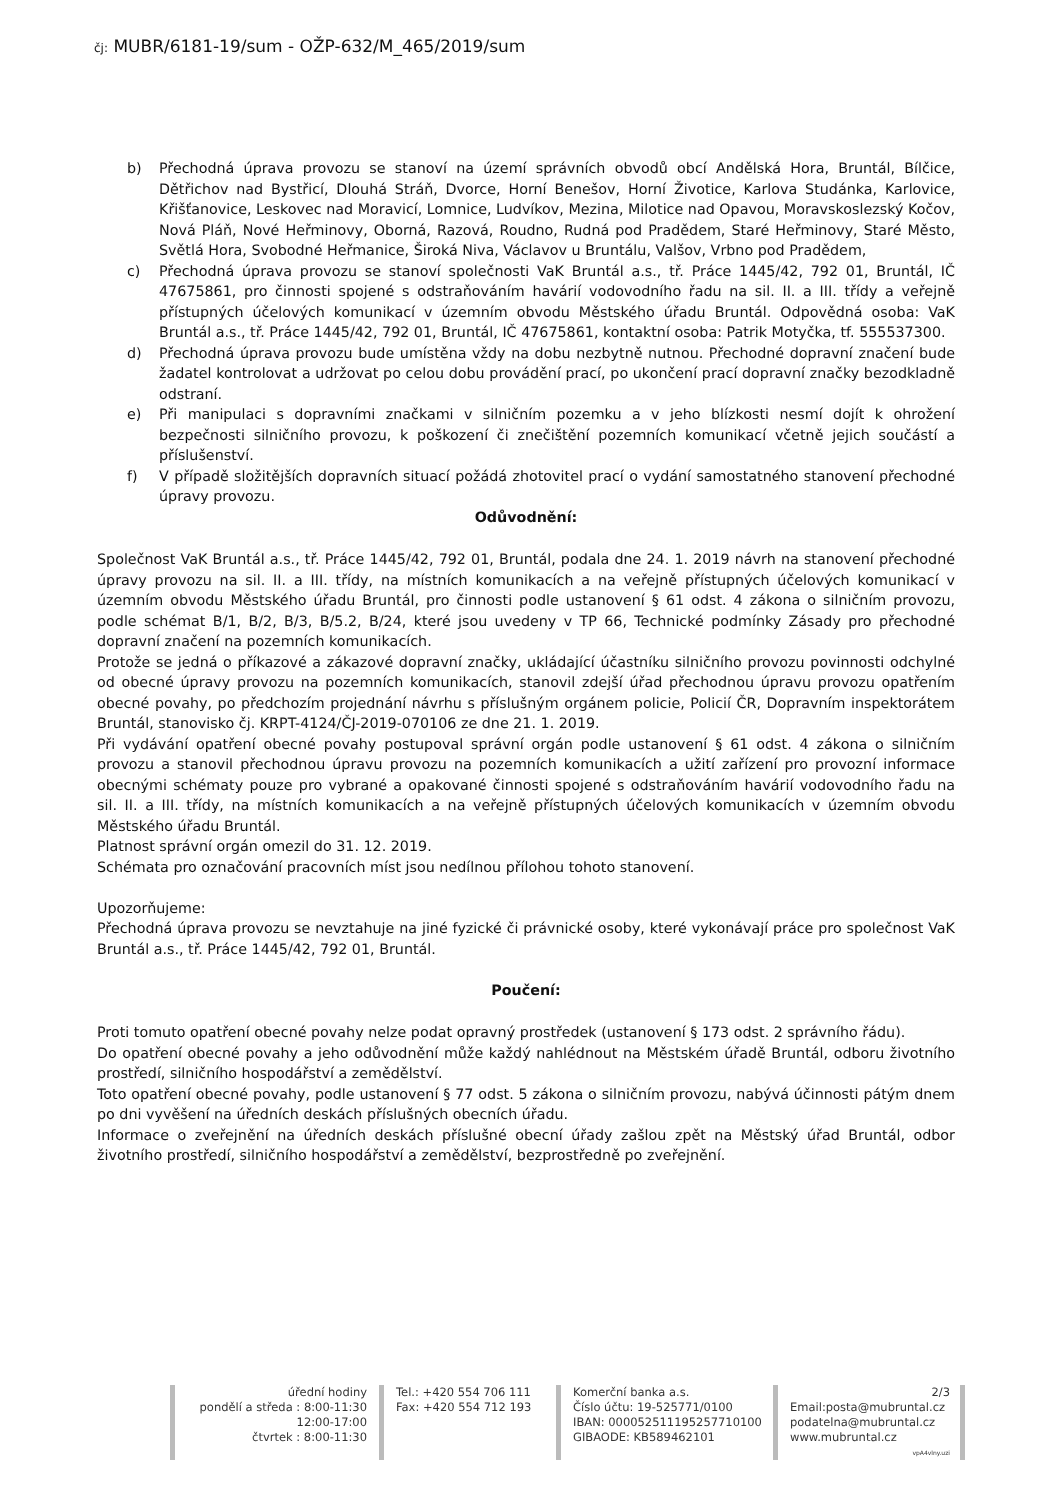čj: MUBR/6181-19/sum - OŽP-632/M_465/2019/sum
b) Přechodná úprava provozu se stanoví na území správních obvodů obcí Andělská Hora, Bruntál, Bílčice, Dětřichov nad Bystřicí, Dlouhá Stráň, Dvorce, Horní Benešov, Horní Životice, Karlova Studánka, Karlovice, Křišťanovice, Leskovec nad Moravicí, Lomnice, Ludvíkov, Mezina, Milotice nad Opavou, Moravskoslezský Kočov, Nová Pláň, Nové Heřminovy, Oborná, Razová, Roudno, Rudná pod Pradědem, Staré Heřminovy, Staré Město, Světlá Hora, Svobodné Heřmanice, Široká Niva, Václavov u Bruntálu, Valšov, Vrbno pod Pradědem,
c) Přechodná úprava provozu se stanoví společnosti VaK Bruntál a.s., tř. Práce 1445/42, 792 01, Bruntál, IČ 47675861, pro činnosti spojené s odstraňováním havárií vodovodního řadu na sil. II. a III. třídy a veřejně přístupných účelových komunikací v územním obvodu Městského úřadu Bruntál. Odpovědná osoba: VaK Bruntál a.s., tř. Práce 1445/42, 792 01, Bruntál, IČ 47675861, kontaktní osoba: Patrik Motyčka, tf. 555537300.
d) Přechodná úprava provozu bude umístěna vždy na dobu nezbytně nutnou. Přechodné dopravní značení bude žadatel kontrolovat a udržovat po celou dobu provádění prací, po ukončení prací dopravní značky bezodkladně odstraní.
e) Při manipulaci s dopravními značkami v silničním pozemku a v jeho blízkosti nesmí dojít k ohrožení bezpečnosti silničního provozu, k poškození či znečištění pozemních komunikací včetně jejich součástí a příslušenství.
f) V případě složitějších dopravních situací požádá zhotovitel prací o vydání samostatného stanovení přechodné úpravy provozu.
Odůvodnění:
Společnost VaK Bruntál a.s., tř. Práce 1445/42, 792 01, Bruntál, podala dne 24. 1. 2019 návrh na stanovení přechodné úpravy provozu na sil. II. a III. třídy, na místních komunikacích a na veřejně přístupných účelových komunikací v územním obvodu Městského úřadu Bruntál, pro činnosti podle ustanovení § 61 odst. 4 zákona o silničním provozu, podle schémat B/1, B/2, B/3, B/5.2, B/24, které jsou uvedeny v TP 66, Technické podmínky Zásady pro přechodné dopravní značení na pozemních komunikacích.
Protože se jedná o příkazové a zákazové dopravní značky, ukládající účastníku silničního provozu povinnosti odchylné od obecné úpravy provozu na pozemních komunikacích, stanovil zdejší úřad přechodnou úpravu provozu opatřením obecné povahy, po předchozím projednání návrhu s příslušným orgánem policie, Policií ČR, Dopravním inspektorátem Bruntál, stanovisko čj. KRPT-4124/ČJ-2019-070106 ze dne 21. 1. 2019.
Při vydávání opatření obecné povahy postupoval správní orgán podle ustanovení § 61 odst. 4 zákona o silničním provozu a stanovil přechodnou úpravu provozu na pozemních komunikacích a užití zařízení pro provozní informace obecnými schématy pouze pro vybrané a opakované činnosti spojené s odstraňováním havárií vodovodního řadu na sil. II. a III. třídy, na místních komunikacích a na veřejně přístupných účelových komunikacích v územním obvodu Městského úřadu Bruntál.
Platnost správní orgán omezil do 31. 12. 2019.
Schémata pro označování pracovních míst jsou nedílnou přílohou tohoto stanovení.
Upozorňujeme:
Přechodná úprava provozu se nevztahuje na jiné fyzické či právnické osoby, které vykonávají práce pro společnost VaK Bruntál a.s., tř. Práce 1445/42, 792 01, Bruntál.
Poučení:
Proti tomuto opatření obecné povahy nelze podat opravný prostředek (ustanovení § 173 odst. 2 správního řádu).
Do opatření obecné povahy a jeho odůvodnění může každý nahlédnout na Městském úřadě Bruntál, odboru životního prostředí, silničního hospodářství a zemědělství.
Toto opatření obecné povahy, podle ustanovení § 77 odst. 5 zákona o silničním provozu, nabývá účinnosti pátým dnem po dni vyvěšení na úředních deskách příslušných obecních úřadu.
Informace o zveřejnění na úředních deskách příslušné obecní úřady zašlou zpět na Městský úřad Bruntál, odbor životního prostředí, silničního hospodářství a zemědělství, bezprostředně po zveřejnění.
úřední hodiny
pondělí a středa : 8:00-11:30
12:00-17:00
čtvrtek : 8:00-11:30
Tel.: +420 554 706 111
Fax: +420 554 712 193
Komerční banka a.s.
Číslo účtu: 19-525771/0100
IBAN: 000052511195257710100
GIBAODE: KB589462101
2/3
Email:posta@mubruntal.cz
podatelna@mubruntal.cz
www.mubruntal.cz
vpA4vlny.uzi